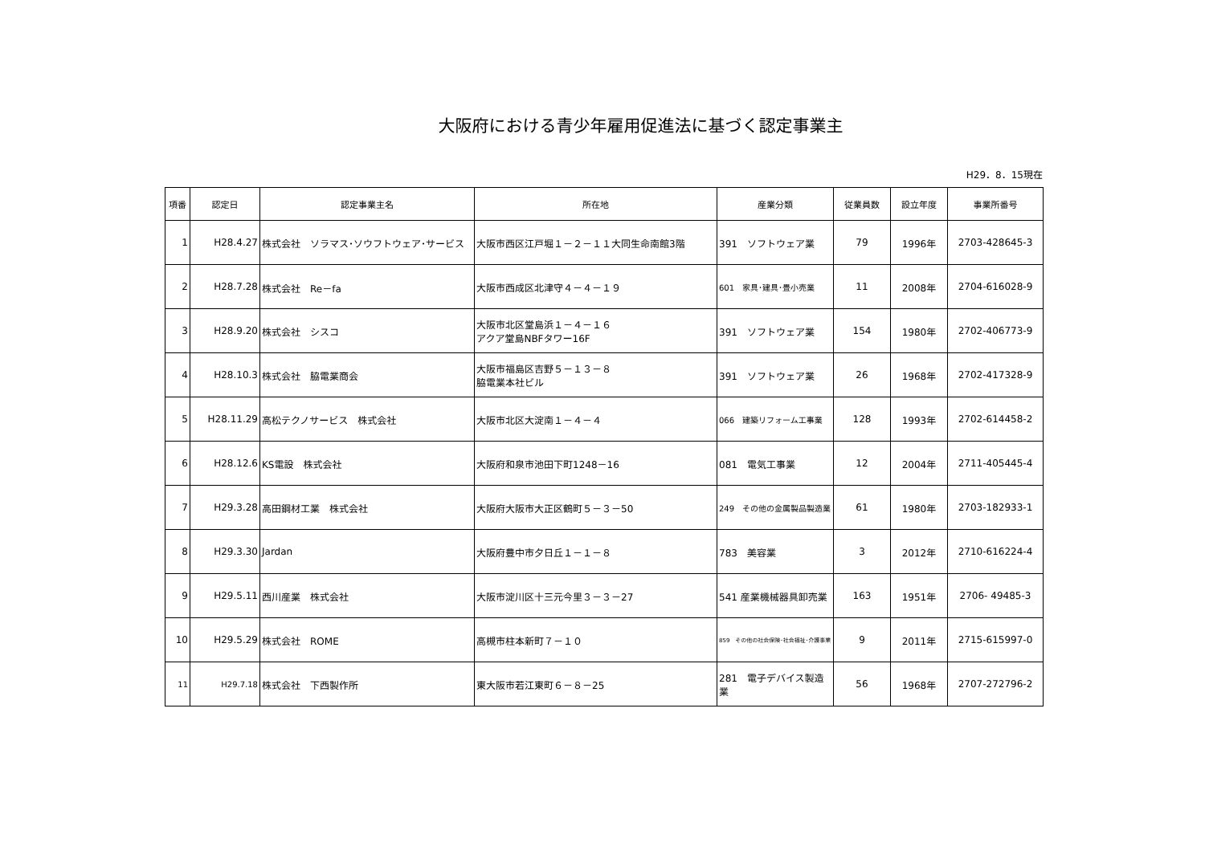大阪府における青少年雇用促進法に基づく認定事業主
H29．8．15現在
| 項番 | 認定日 | 認定事業主名 | 所在地 | 産業分類 | 従業員数 | 設立年度 | 事業所番号 |
| --- | --- | --- | --- | --- | --- | --- | --- |
| 1 | H28.4.27 | 株式会社 ソラマス･ソウフトウェア･サービス | 大阪市西区江戸堀１－２－１１大同生命南館3階 | 391 ソフトウェア業 | 79 | 1996年 | 2703-428645-3 |
| 2 | H28.7.28 | 株式会社 Re－fa | 大阪市西成区北津守４－４－１９ | 601 家具･建具･畳小売業 | 11 | 2008年 | 2704-616028-9 |
| 3 | H28.9.20 | 株式会社 シスコ | 大阪市北区堂島浜１－４－１６ アクア堂島NBFタワー16F | 391 ソフトウェア業 | 154 | 1980年 | 2702-406773-9 |
| 4 | H28.10.3 | 株式会社 脇電業商会 | 大阪市福島区吉野５－１３－８ 脇電業本社ビル | 391 ソフトウェア業 | 26 | 1968年 | 2702-417328-9 |
| 5 | H28.11.29 | 高松テクノサービス 株式会社 | 大阪市北区大淀南１－４－４ | 066 建築リフォーム工事業 | 128 | 1993年 | 2702-614458-2 |
| 6 | H28.12.6 | KS電設 株式会社 | 大阪府和泉市池田下町1248－16 | 081 電気工事業 | 12 | 2004年 | 2711-405445-4 |
| 7 | H29.3.28 | 高田鋼材工業 株式会社 | 大阪府大阪市大正区鶴町５－３－50 | 249 その他の金属製品製造業 | 61 | 1980年 | 2703-182933-1 |
| 8 | H29.3.30 | Jardan | 大阪府豊中市夕日丘１－１－８ | 783 美容業 | 3 | 2012年 | 2710-616224-4 |
| 9 | H29.5.11 | 西川産業 株式会社 | 大阪市淀川区十三元今里３－３－27 | 541 産業機械器具卸売業 | 163 | 1951年 | 2706- 49485-3 |
| 10 | H29.5.29 | 株式会社 ROME | 高槻市柱本新町７－１０ | 859 その他の社会保険･社会福祉･介護事業 | 9 | 2011年 | 2715-615997-0 |
| 11 | H29.7.18 | 株式会社 下西製作所 | 東大阪市若江東町６－８－25 | 281 電子デバイス製造業 | 56 | 1968年 | 2707-272796-2 |